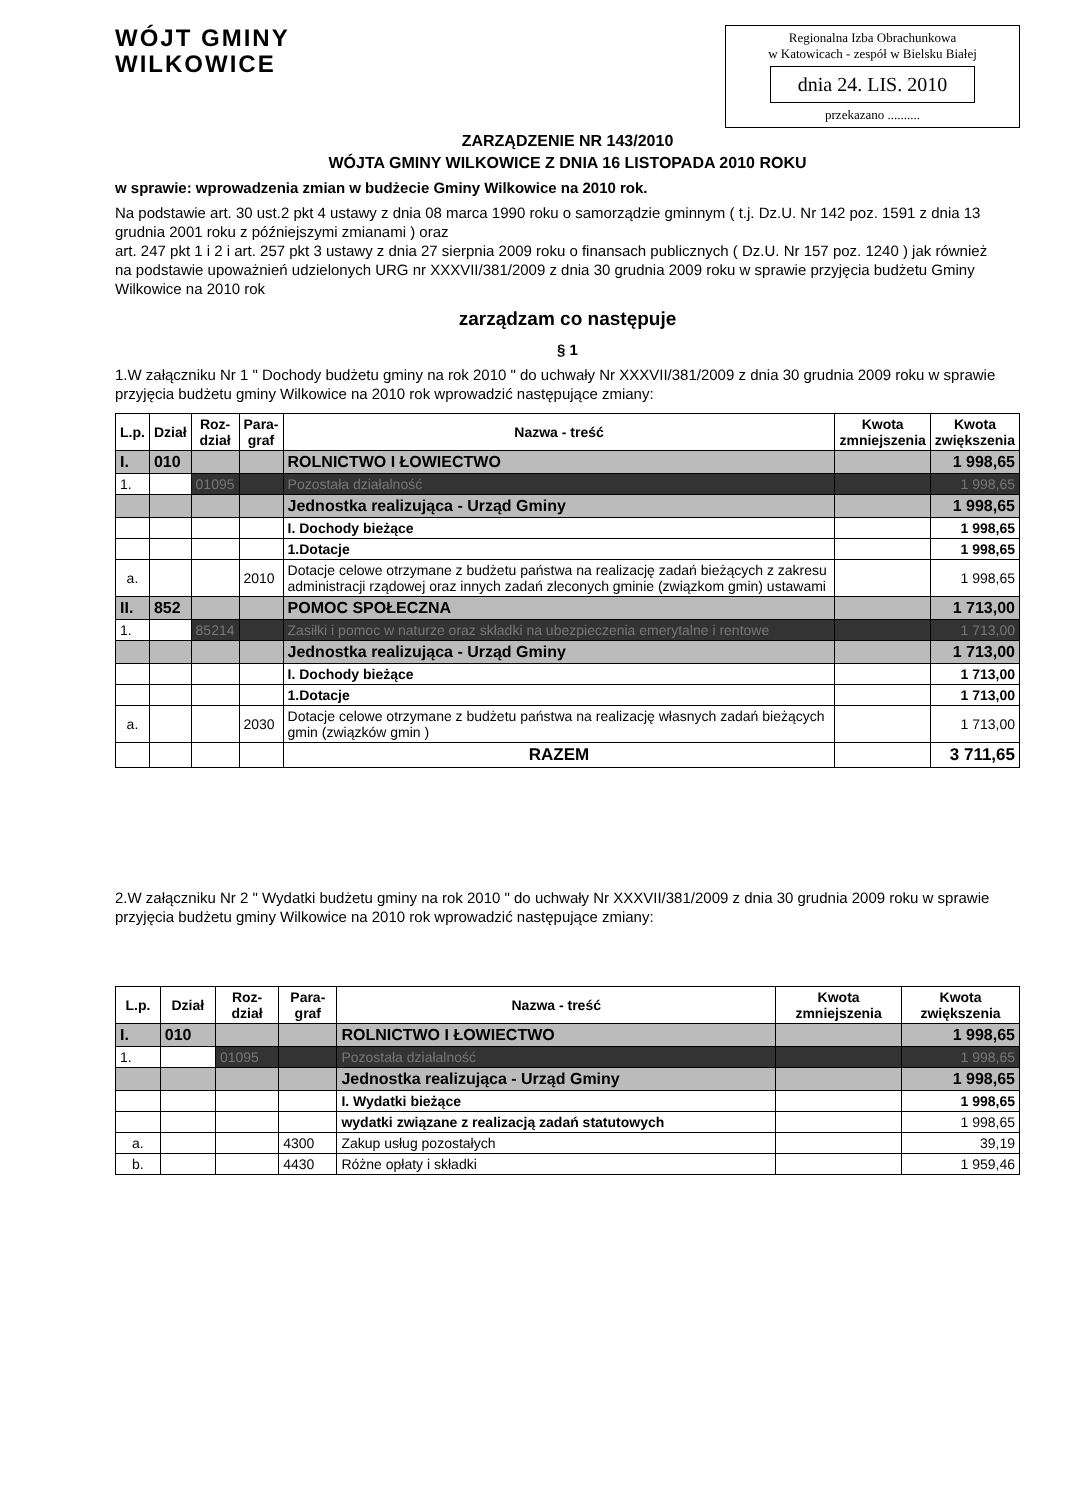WÓJT GMINY
WILKOWICE
Regionalna Izba Obrachunkowa
w Katowicach - zespół w Bielsku Białej
dnia 24. LIS. 2010
przekazano ..........
ZARZĄDZENIE NR 143/2010
WÓJTA GMINY WILKOWICE Z DNIA 16 LISTOPADA 2010 ROKU
w sprawie: wprowadzenia zmian w budżecie Gminy Wilkowice na 2010 rok.
Na podstawie art. 30 ust.2 pkt 4 ustawy z dnia 08 marca 1990 roku o samorządzie gminnym ( t.j. Dz.U. Nr 142 poz. 1591 z dnia 13 grudnia 2001 roku z późniejszymi zmianami ) oraz
art. 247 pkt 1 i 2 i art. 257 pkt 3 ustawy z dnia 27 sierpnia 2009 roku o finansach publicznych ( Dz.U. Nr 157 poz. 1240 ) jak również
na podstawie upoważnień udzielonych URG nr XXXVII/381/2009 z dnia 30 grudnia 2009 roku w sprawie przyjęcia budżetu Gminy Wilkowice na 2010 rok
zarządzam co następuje
§ 1
1.W załączniku Nr 1 " Dochody budżetu gminy na rok 2010 " do uchwały Nr XXXVII/381/2009 z dnia 30 grudnia 2009 roku w sprawie przyjęcia budżetu gminy Wilkowice na 2010 rok wprowadzić następujące zmiany:
| L.p. | Dział | Roz- dział | Para- graf | Nazwa - treść | Kwota zmniejszenia | Kwota zwiększenia |
| --- | --- | --- | --- | --- | --- | --- |
| I. | 010 | | | ROLNICTWO I ŁOWIECTWO | | 1 998,65 |
| 1. | | 01095 | | Pozostała działalność | | 1 998,65 |
| | | | | Jednostka realizująca - Urząd Gminy | | 1 998,65 |
| | | | | I. Dochody bieżące | | 1 998,65 |
| | | | | 1.Dotacje | | 1 998,65 |
| a. | | | 2010 | Dotacje celowe otrzymane z budżetu państwa na realizację zadań bieżących z zakresu administracji rządowej oraz innych zadań zleconych gminie (związkom gmin) ustawami | | 1 998,65 |
| II. | 852 | | | POMOC SPOŁECZNA | | 1 713,00 |
| 1. | | 85214 | | Zasiłki i pomoc w naturze oraz składki na ubezpieczenia emerytalne i rentowe | | 1 713,00 |
| | | | | Jednostka realizująca - Urząd Gminy | | 1 713,00 |
| | | | | I. Dochody bieżące | | 1 713,00 |
| | | | | 1.Dotacje | | 1 713,00 |
| a. | | | 2030 | Dotacje celowe otrzymane z budżetu państwa na realizację własnych zadań bieżących gmin (związków gmin ) | | 1 713,00 |
| | | | | RAZEM | | 3 711,65 |
2.W załączniku Nr 2 " Wydatki budżetu gminy na rok 2010 " do uchwały Nr XXXVII/381/2009 z dnia 30 grudnia 2009 roku w sprawie przyjęcia budżetu gminy Wilkowice na 2010 rok wprowadzić następujące zmiany:
| L.p. | Dział | Roz- dział | Para- graf | Nazwa - treść | Kwota zmniejszenia | Kwota zwiększenia |
| --- | --- | --- | --- | --- | --- | --- |
| I. | 010 | | | ROLNICTWO I ŁOWIECTWO | | 1 998,65 |
| 1. | | 01095 | | Pozostała działalność | | 1 998,65 |
| | | | | Jednostka realizująca - Urząd Gminy | | 1 998,65 |
| | | | | I. Wydatki bieżące | | 1 998,65 |
| | | | | wydatki związane z realizacją zadań statutowych | | 1 998,65 |
| a. | | | 4300 | Zakup usług pozostałych | | 39,19 |
| b. | | | 4430 | Różne opłaty i składki | | 1 959,46 |